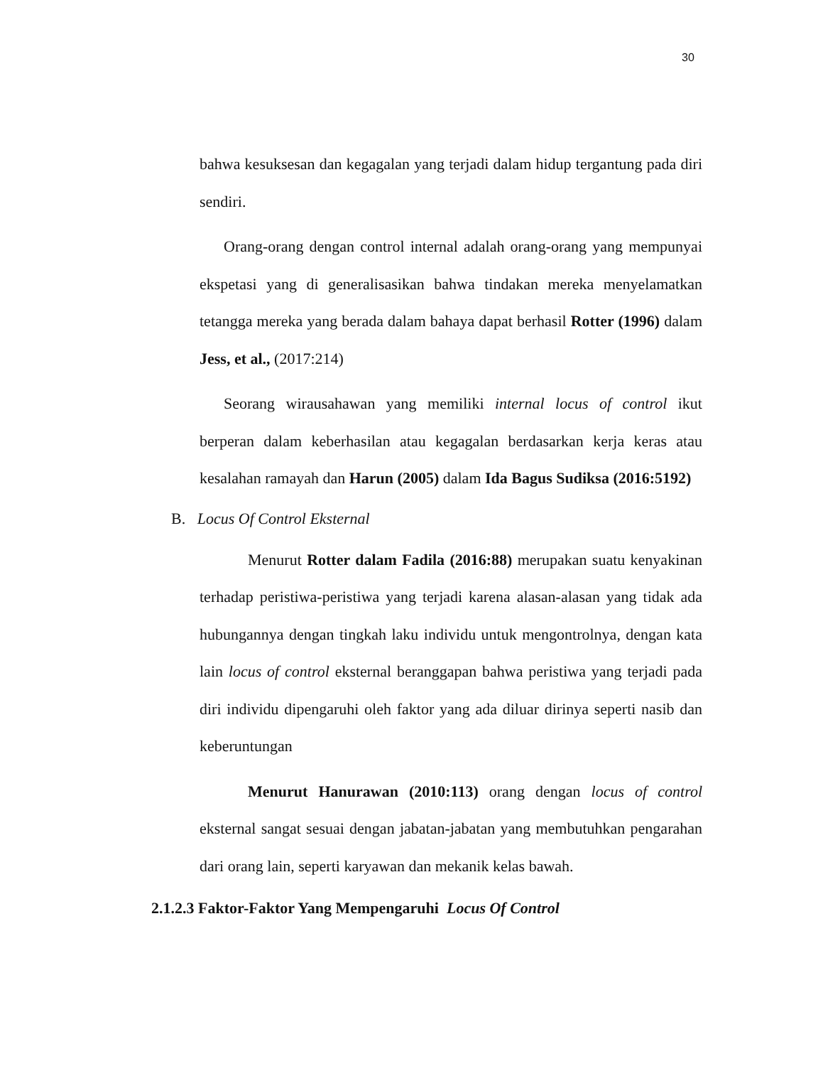30
bahwa kesuksesan dan kegagalan yang terjadi dalam hidup tergantung pada diri sendiri.
Orang-orang dengan control internal adalah orang-orang yang mempunyai ekspetasi yang di generalisasikan bahwa tindakan mereka menyelamatkan tetangga mereka yang berada dalam bahaya dapat berhasil Rotter (1996) dalam Jess, et al., (2017:214)
Seorang wirausahawan yang memiliki internal locus of control ikut berperan dalam keberhasilan atau kegagalan berdasarkan kerja keras atau kesalahan ramayah dan Harun (2005) dalam Ida Bagus Sudiksa (2016:5192)
B. Locus Of Control Eksternal
Menurut Rotter dalam Fadila (2016:88) merupakan suatu kenyakinan terhadap peristiwa-peristiwa yang terjadi karena alasan-alasan yang tidak ada hubungannya dengan tingkah laku individu untuk mengontrolnya, dengan kata lain locus of control eksternal beranggapan bahwa peristiwa yang terjadi pada diri individu dipengaruhi oleh faktor yang ada diluar dirinya seperti nasib dan keberuntungan
Menurut Hanurawan (2010:113) orang dengan locus of control eksternal sangat sesuai dengan jabatan-jabatan yang membutuhkan pengarahan dari orang lain, seperti karyawan dan mekanik kelas bawah.
2.1.2.3 Faktor-Faktor Yang Mempengaruhi Locus Of Control